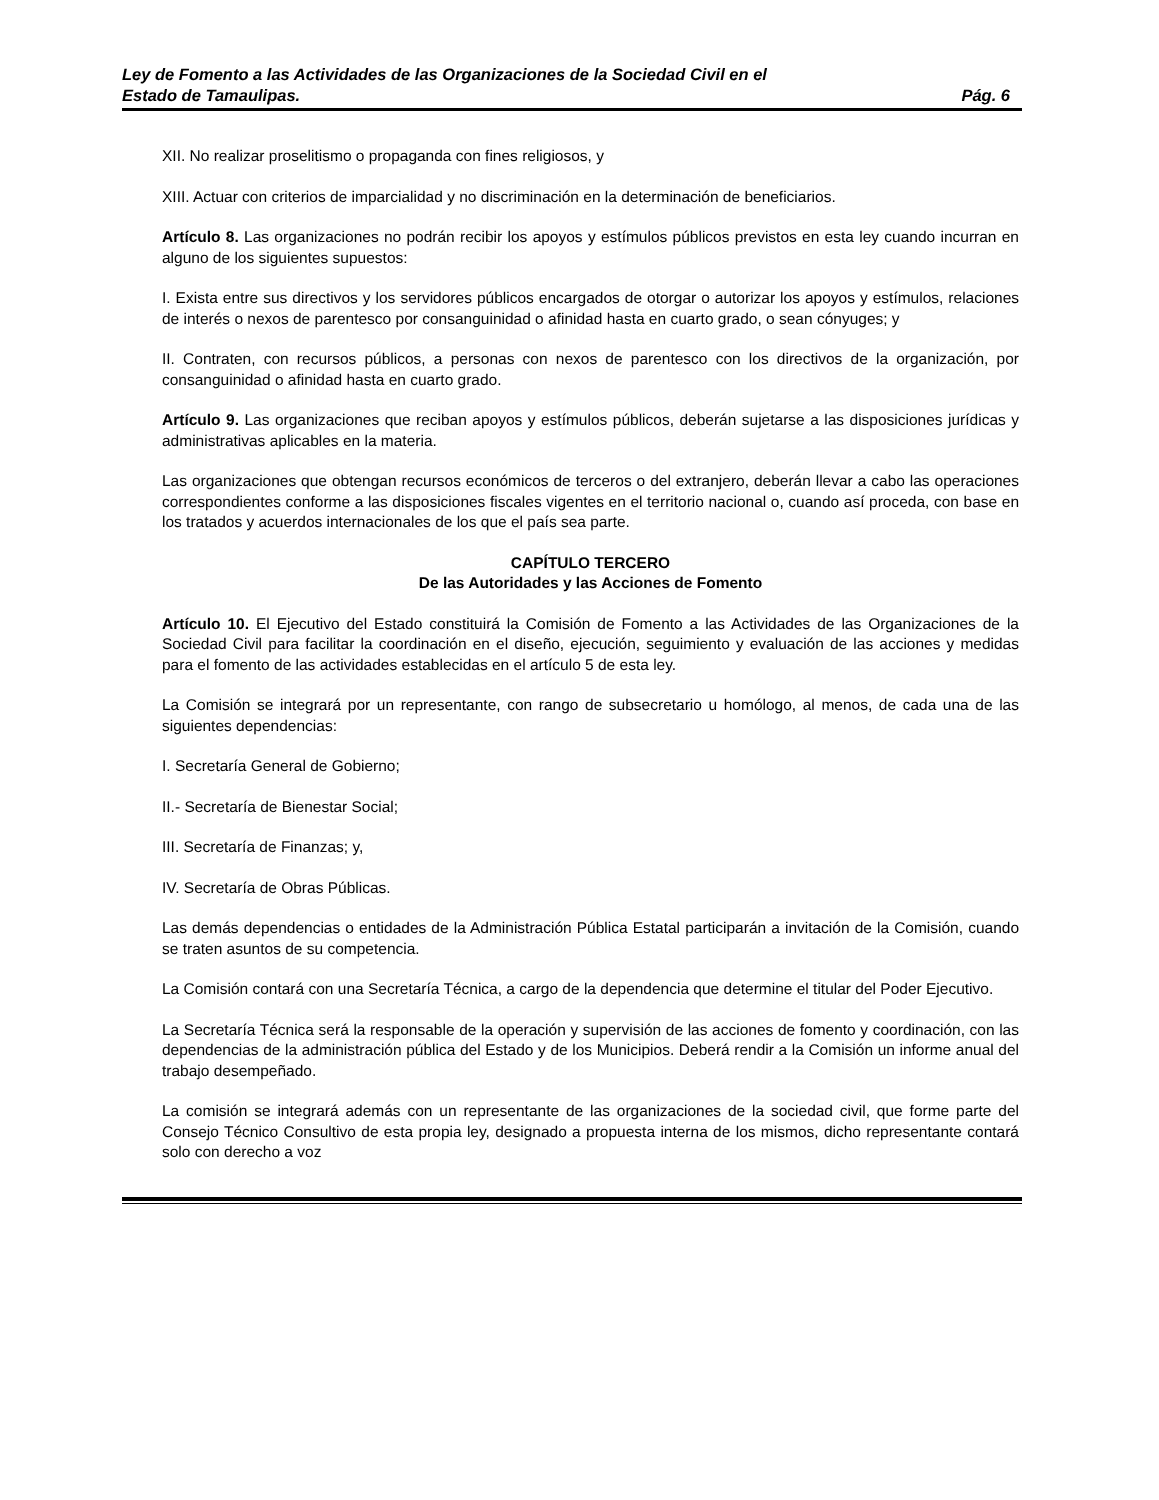Ley de Fomento a las Actividades de las Organizaciones de la Sociedad Civil en el
Estado de Tamaulipas. Pág. 6
XII. No realizar proselitismo o propaganda con fines religiosos, y
XIII. Actuar con criterios de imparcialidad y no discriminación en la determinación de beneficiarios.
Artículo 8. Las organizaciones no podrán recibir los apoyos y estímulos públicos previstos en esta ley cuando incurran en alguno de los siguientes supuestos:
I. Exista entre sus directivos y los servidores públicos encargados de otorgar o autorizar los apoyos y estímulos, relaciones de interés o nexos de parentesco por consanguinidad o afinidad hasta en cuarto grado, o sean cónyuges; y
II. Contraten, con recursos públicos, a personas con nexos de parentesco con los directivos de la organización, por consanguinidad o afinidad hasta en cuarto grado.
Artículo 9. Las organizaciones que reciban apoyos y estímulos públicos, deberán sujetarse a las disposiciones jurídicas y administrativas aplicables en la materia.
Las organizaciones que obtengan recursos económicos de terceros o del extranjero, deberán llevar a cabo las operaciones correspondientes conforme a las disposiciones fiscales vigentes en el territorio nacional o, cuando así proceda, con base en los tratados y acuerdos internacionales de los que el país sea parte.
CAPÍTULO TERCERO
De las Autoridades y las Acciones de Fomento
Artículo 10. El Ejecutivo del Estado constituirá la Comisión de Fomento a las Actividades de las Organizaciones de la Sociedad Civil para facilitar la coordinación en el diseño, ejecución, seguimiento y evaluación de las acciones y medidas para el fomento de las actividades establecidas en el artículo 5 de esta ley.
La Comisión se integrará por un representante, con rango de subsecretario u homólogo, al menos, de cada una de las siguientes dependencias:
I. Secretaría General de Gobierno;
II.- Secretaría de Bienestar Social;
III. Secretaría de Finanzas; y,
IV. Secretaría de Obras Públicas.
Las demás dependencias o entidades de la Administración Pública Estatal participarán a invitación de la Comisión, cuando se traten asuntos de su competencia.
La Comisión contará con una Secretaría Técnica, a cargo de la dependencia que determine el titular del Poder Ejecutivo.
La Secretaría Técnica será la responsable de la operación y supervisión de las acciones de fomento y coordinación, con las dependencias de la administración pública del Estado y de los Municipios. Deberá rendir a la Comisión un informe anual del trabajo desempeñado.
La comisión se integrará además con un representante de las organizaciones de la sociedad civil, que forme parte del Consejo Técnico Consultivo de esta propia ley, designado a propuesta interna de los mismos, dicho representante contará solo con derecho a voz